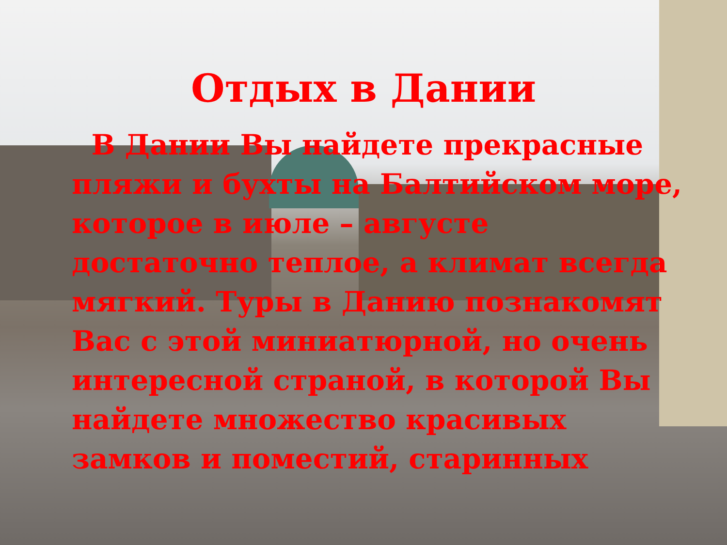Отдых в Дании
В Дании Вы найдете прекрасные пляжи и бухты на Балтийском море, которое в июле – августе достаточно теплое, а климат всегда мягкий. Туры в Данию познакомят Вас с этой миниатюрной, но очень интересной страной, в которой Вы найдете множество красивых замков и поместий, старинных